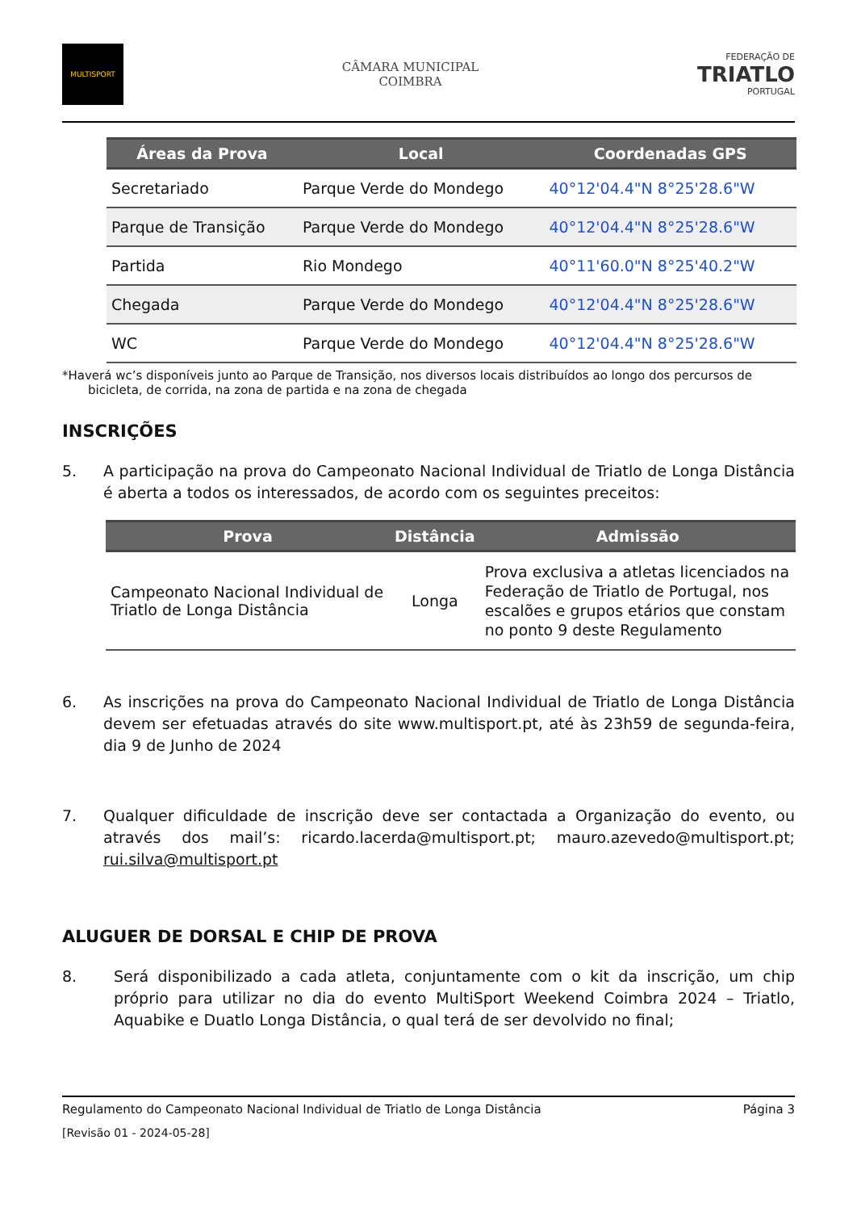MULTISPORT
CÂMARA MUNICIPAL
COIMBRA
FEDERAÇÃO DE
TRIATLO
PORTUGAL
| Áreas da Prova | Local | Coordenadas GPS |
| --- | --- | --- |
| Secretariado | Parque Verde do Mondego | 40°12'04.4"N 8°25'28.6"W |
| Parque de Transição | Parque Verde do Mondego | 40°12'04.4"N 8°25'28.6"W |
| Partida | Rio Mondego | 40°11'60.0"N 8°25'40.2"W |
| Chegada | Parque Verde do Mondego | 40°12'04.4"N 8°25'28.6"W |
| WC | Parque Verde do Mondego | 40°12'04.4"N 8°25'28.6"W |
*Haverá wc’s disponíveis junto ao Parque de Transição, nos diversos locais distribuídos ao longo dos percursos de bicicleta, de corrida, na zona de partida e na zona de chegada
INSCRIÇÕES
5. A participação na prova do Campeonato Nacional Individual de Triatlo de Longa Distância é aberta a todos os interessados, de acordo com os seguintes preceitos:
| Prova | Distância | Admissão |
| --- | --- | --- |
| Campeonato Nacional Individual de Triatlo de Longa Distância | Longa | Prova exclusiva a atletas licenciados na Federação de Triatlo de Portugal, nos escalões e grupos etários que constam no ponto 9 deste Regulamento |
6. As inscrições na prova do Campeonato Nacional Individual de Triatlo de Longa Distância devem ser efetuadas através do site www.multisport.pt, até às 23h59 de segunda-feira, dia 9 de Junho de 2024
7. Qualquer dificuldade de inscrição deve ser contactada a Organização do evento, ou através dos mail’s: ricardo.lacerda@multisport.pt; mauro.azevedo@multisport.pt; rui.silva@multisport.pt
ALUGUER DE DORSAL E CHIP DE PROVA
8. Será disponibilizado a cada atleta, conjuntamente com o kit da inscrição, um chip próprio para utilizar no dia do evento MultiSport Weekend Coimbra 2024 – Triatlo, Aquabike e Duatlo Longa Distância, o qual terá de ser devolvido no final;
Regulamento do Campeonato Nacional Individual de Triatlo de Longa Distância Página 3
[Revisão 01 - 2024-05-28]